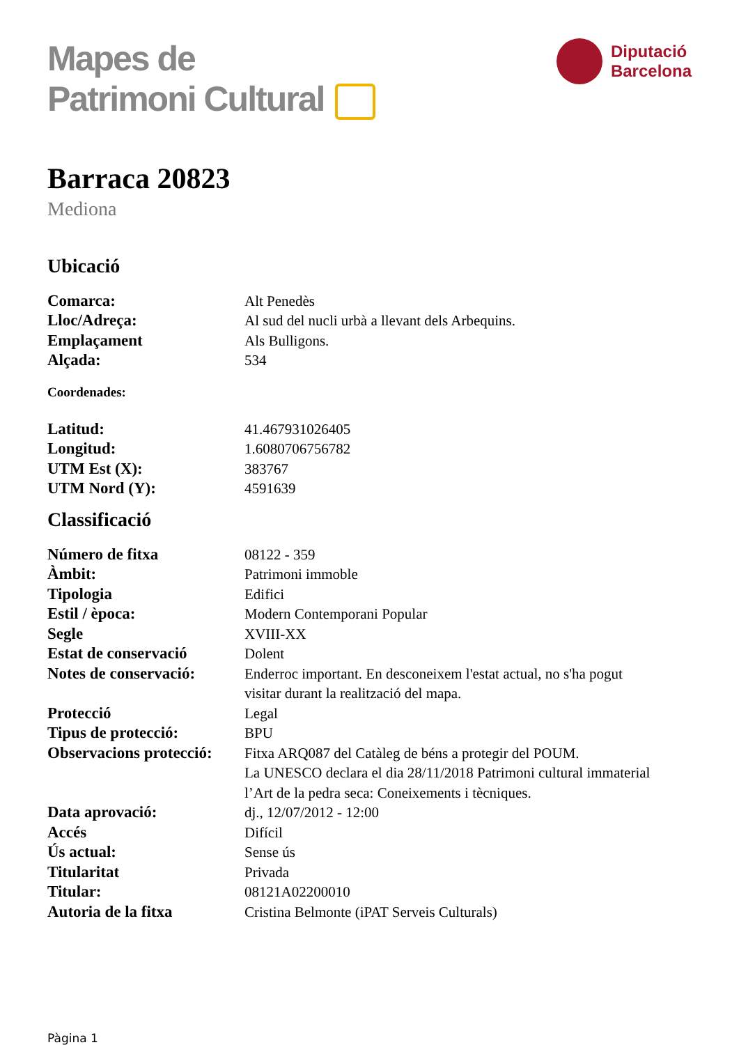Mapes de
Patrimoni Cultural
Diputació
Barcelona
Barraca 20823
Mediona
Ubicació
| Comarca: | Alt Penedès |
| Lloc/Adreça: | Al sud del nucli urbà a llevant dels Arbequins. |
| Emplaçament | Als Bulligons. |
| Alçada: | 534 |
Coordenades:
| Latitud: | 41.467931026405 |
| Longitud: | 1.6080706756782 |
| UTM Est (X): | 383767 |
| UTM Nord (Y): | 4591639 |
Classificació
| Número de fitxa | 08122 - 359 |
| Àmbit: | Patrimoni immoble |
| Tipologia | Edifici |
| Estil / època: | Modern Contemporani Popular |
| Segle | XVIII-XX |
| Estat de conservació | Dolent |
| Notes de conservació: | Enderroc important. En desconeixem l'estat actual, no s'ha pogut visitar durant la realització del mapa. |
| Protecció | Legal |
| Tipus de protecció: | BPU |
| Observacions protecció: | Fitxa ARQ087 del Catàleg de béns a protegir del POUM. La UNESCO declara el dia 28/11/2018 Patrimoni cultural immaterial l’Art de la pedra seca: Coneixements i tècniques. |
| Data aprovació: | dj., 12/07/2012 - 12:00 |
| Accés | Difícil |
| Ús actual: | Sense ús |
| Titularitat | Privada |
| Titular: | 08121A02200010 |
| Autoria de la fitxa | Cristina Belmonte (iPAT Serveis Culturals) |
Pàgina 1